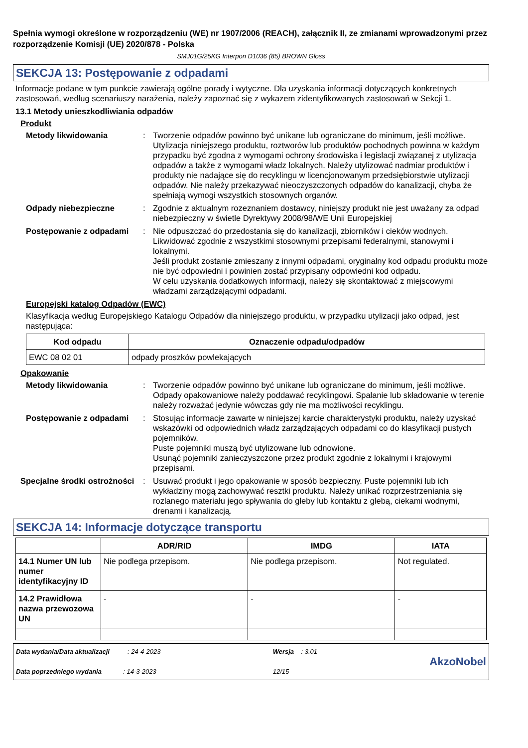Spełnia wymogi określone w rozporządzeniu (WE) nr 1907/2006 (REACH), załącznik II, ze zmianami wprowadzonymi przez rozporządzenie Komisji (UE) 2020/878 - Polska
SMJ01G/25KG Interpon D1036 (85) BROWN Gloss
SEKCJA 13: Postępowanie z odpadami
Informacje podane w tym punkcie zawierają ogólne porady i wytyczne. Dla uzyskania informacji dotyczących konkretnych zastosowań, według scenariuszy narażenia, należy zapoznać się z wykazem zidentyfikowanych zastosowań w Sekcji 1.
13.1 Metody unieszkodliwiania odpadów
Produkt
Metody likwidowania : Tworzenie odpadów powinno być unikane lub ograniczane do minimum, jeśli możliwe. Utylizacja niniejszego produktu, roztworów lub produktów pochodnych powinna w każdym przypadku być zgodna z wymogami ochrony środowiska i legislacji związanej z utylizacja odpadów a także z wymogami władz lokalnych. Należy utylizować nadmiar produktów i produkty nie nadające się do recyklingu w licencjonowanym przedsiębiorstwie utylizacji odpadów. Nie należy przekazywać nieoczyszczonych odpadów do kanalizacji, chyba że spełniają wymogi wszystkich stosownych organów.
Odpady niebezpieczne : Zgodnie z aktualnym rozeznaniem dostawcy, niniejszy produkt nie jest uważany za odpad niebezpieczny w świetle Dyrektywy 2008/98/WE Unii Europejskiej
Postępowanie z odpadami : Nie odpuszczać do przedostania się do kanalizacji, zbiorników i cieków wodnych. Likwidować zgodnie z wszystkimi stosownymi przepisami federalnymi, stanowymi i lokalnymi.
Jeśli produkt zostanie zmieszany z innymi odpadami, oryginalny kod odpadu produktu może nie być odpowiedni i powinien zostać przypisany odpowiedni kod odpadu.
W celu uzyskania dodatkowych informacji, należy się skontaktować z miejscowymi władzami zarządzającymi odpadami.
Europejski katalog Odpadów (EWC)
Klasyfikacja według Europejskiego Katalogu Odpadów dla niniejszego produktu, w przypadku utylizacji jako odpad, jest następująca:
| Kod odpadu | Oznaczenie odpadu/odpadów |
| --- | --- |
| EWC 08 02 01 | odpady proszków powlekających |
Opakowanie
Metody likwidowania : Tworzenie odpadów powinno być unikane lub ograniczane do minimum, jeśli możliwe. Odpady opakowaniowe należy poddawać recyklingowi. Spalanie lub składowanie w terenie należy rozważać jedynie wówczas gdy nie ma możliwości recyklingu.
Postępowanie z odpadami : Stosując informacje zawarte w niniejszej karcie charakterystyki produktu, należy uzyskać wskazówki od odpowiednich władz zarządzających odpadami co do klasyfikacji pustych pojemników.
Puste pojemniki muszą być utylizowane lub odnowione.
Usunąć pojemniki zanieczyszczone przez produkt zgodnie z lokalnymi i krajowymi przepisami.
Specjalne środki ostrożności
: Usuwać produkt i jego opakowanie w sposób bezpieczny. Puste pojemniki lub ich wykładziny mogą zachowywać resztki produktu. Należy unikać rozprzestrzeniania się rozlanego materiału jego spływania do gleby lub kontaktu z glebą, ciekami wodnymi, drenami i kanalizacją.
SEKCJA 14: Informacje dotyczące transportu
| | ADR/RID | IMDG | IATA |
| --- | --- | --- | --- |
| 14.1 Numer UN lub numer identyfikacyjny ID | Nie podlega przepisom. | Nie podlega przepisom. | Not regulated. |
| 14.2 Prawidłowa nazwa przewozowa UN | - | - | - |
Data wydania/Data aktualizacji : 24-4-2023
Data poprzedniego wydania : 14-3-2023
Wersja : 3.01
12/15
AkzoNobel